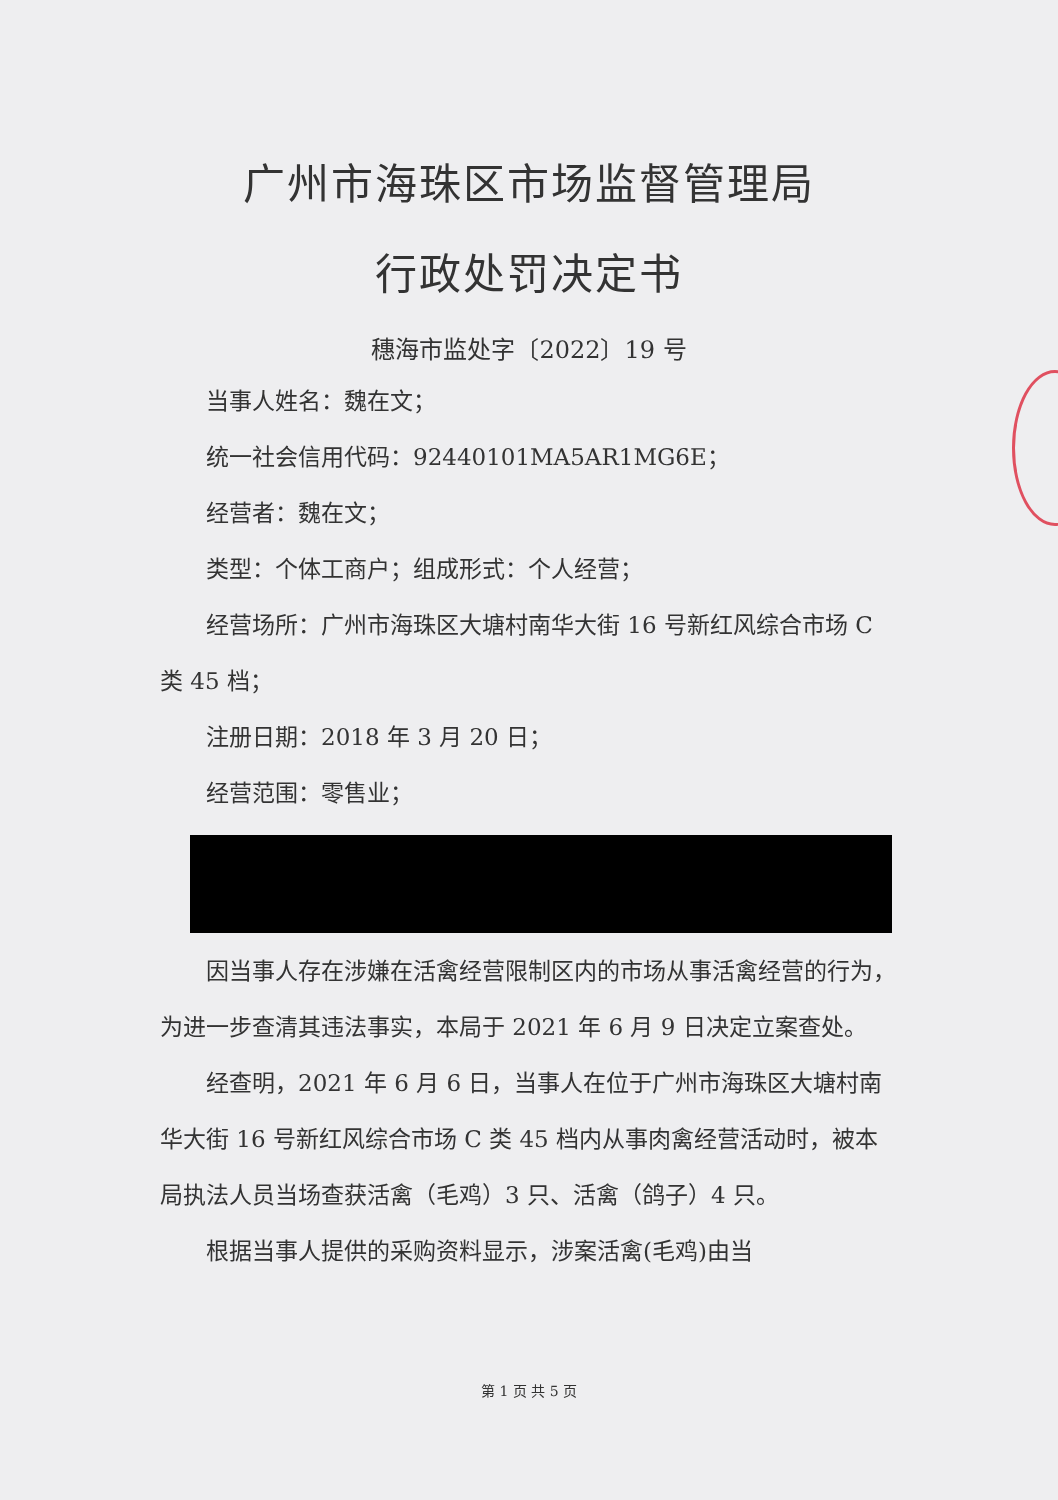广州市海珠区市场监督管理局
行政处罚决定书
穗海市监处字〔2022〕19 号
当事人姓名：魏在文；
统一社会信用代码：92440101MA5AR1MG6E；
经营者：魏在文；
类型：个体工商户；组成形式：个人经营；
经营场所：广州市海珠区大塘村南华大街 16 号新红风综合市场 C 类 45 档；
注册日期：2018 年 3 月 20 日；
经营范围：零售业；
因当事人存在涉嫌在活禽经营限制区内的市场从事活禽经营的行为，为进一步查清其违法事实，本局于 2021 年 6 月 9 日决定立案查处。
经查明，2021 年 6 月 6 日，当事人在位于广州市海珠区大塘村南华大街 16 号新红风综合市场 C 类 45 档内从事肉禽经营活动时，被本局执法人员当场查获活禽（毛鸡）3 只、活禽（鸽子）4 只。
根据当事人提供的采购资料显示，涉案活禽(毛鸡)由当
第 1 页 共 5 页